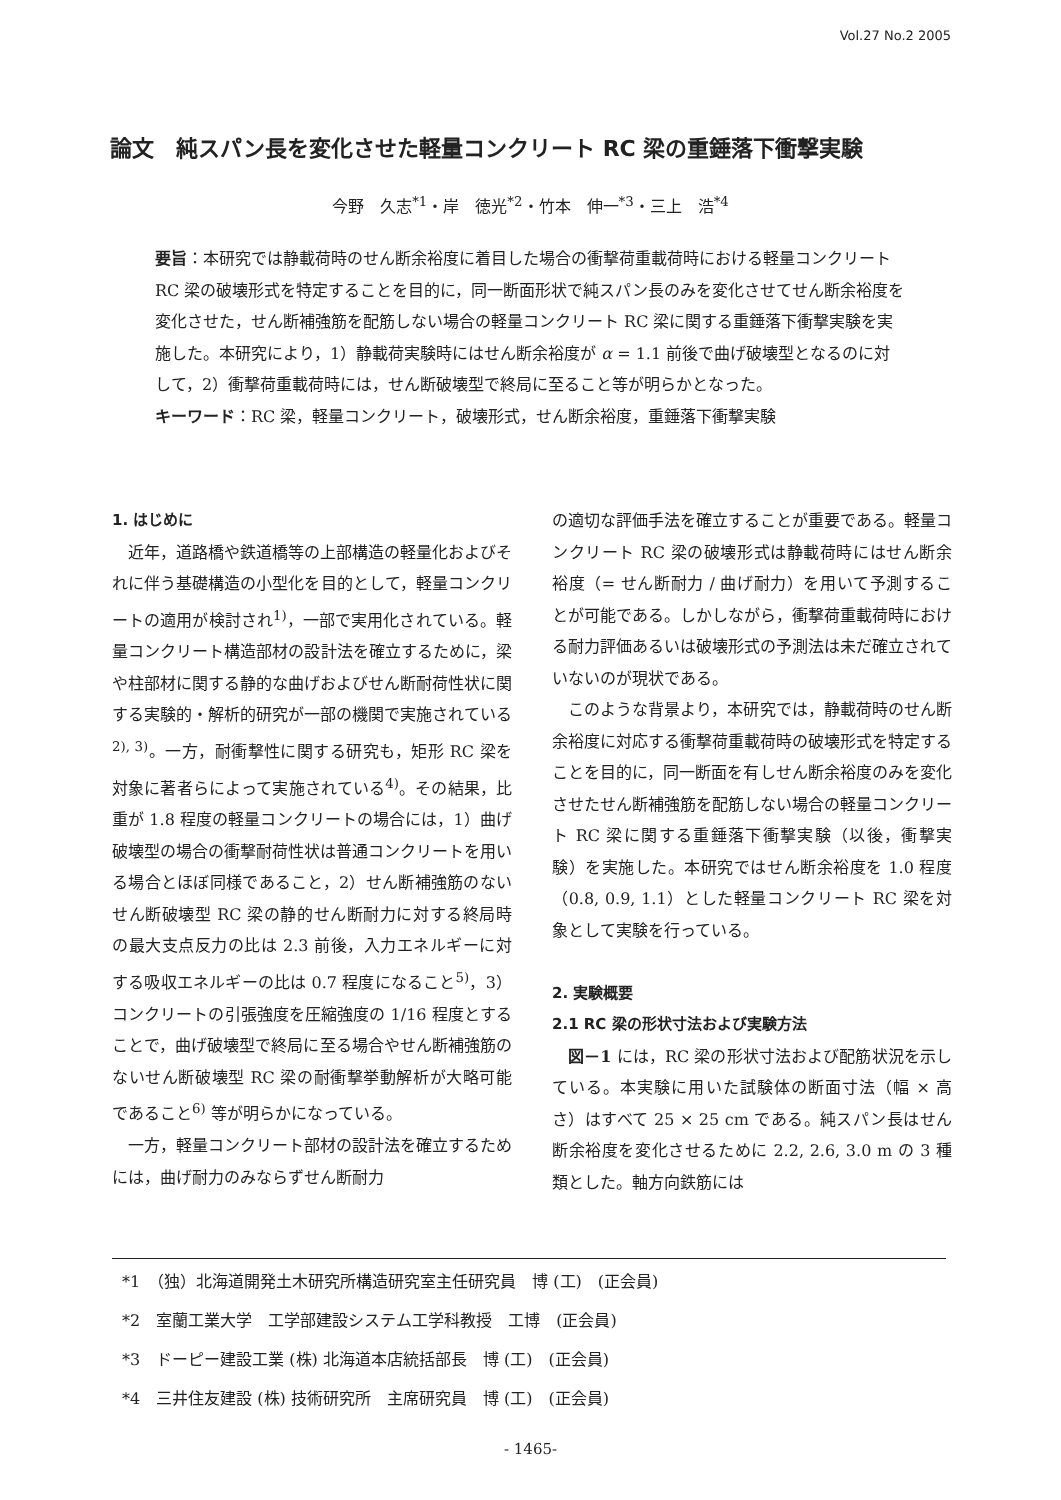Vol.27 No.2 2005
論文　純スパン長を変化させた軽量コンクリート RC 梁の重錘落下衝撃実験
今野　久志<sup>*1</sup>・岸　徳光<sup>*2</sup>・竹本　伸一<sup>*3</sup>・三上　浩<sup>*4</sup>
要旨：本研究では静載荷時のせん断余裕度に着目した場合の衝撃荷重載荷時における軽量コンクリート RC 梁の破壊形式を特定することを目的に，同一断面形状で純スパン長のみを変化させてせん断余裕度を変化させた，せん断補強筋を配筋しない場合の軽量コンクリート RC 梁に関する重錘落下衝撃実験を実施した。本研究により，1）静載荷実験時にはせん断余裕度が α = 1.1 前後で曲げ破壊型となるのに対して，2）衝撃荷重載荷時には，せん断破壊型で終局に至ること等が明らかとなった。
キーワード：RC 梁，軽量コンクリート，破壊形式，せん断余裕度，重錘落下衝撃実験
1. はじめに
　近年，道路橋や鉄道橋等の上部構造の軽量化およびそれに伴う基礎構造の小型化を目的として，軽量コンクリートの適用が検討され<sup>1)</sup>，一部で実用化されている。軽量コンクリート構造部材の設計法を確立するために，梁や柱部材に関する静的な曲げおよびせん断耐荷性状に関する実験的・解析的研究が一部の機関で実施されている<sup>2), 3)</sup>。一方，耐衝撃性に関する研究も，矩形 RC 梁を対象に著者らによって実施されている<sup>4)</sup>。その結果，比重が 1.8 程度の軽量コンクリートの場合には，1）曲げ破壊型の場合の衝撃耐荷性状は普通コンクリートを用いる場合とほぼ同様であること，2）せん断補強筋のないせん断破壊型 RC 梁の静的せん断耐力に対する終局時の最大支点反力の比は 2.3 前後，入力エネルギーに対する吸収エネルギーの比は 0.7 程度になること<sup>5)</sup>，3）コンクリートの引張強度を圧縮強度の 1/16 程度とすることで，曲げ破壊型で終局に至る場合やせん断補強筋のないせん断破壊型 RC 梁の耐衝撃挙動解析が大略可能であること<sup>6)</sup> 等が明らかになっている。
　一方，軽量コンクリート部材の設計法を確立するためには，曲げ耐力のみならずせん断耐力
の適切な評価手法を確立することが重要である。軽量コンクリート RC 梁の破壊形式は静載荷時にはせん断余裕度（= せん断耐力 / 曲げ耐力）を用いて予測することが可能である。しかしながら，衝撃荷重載荷時における耐力評価あるいは破壊形式の予測法は未だ確立されていないのが現状である。
　このような背景より，本研究では，静載荷時のせん断余裕度に対応する衝撃荷重載荷時の破壊形式を特定することを目的に，同一断面を有しせん断余裕度のみを変化させたせん断補強筋を配筋しない場合の軽量コンクリート RC 梁に関する重錘落下衝撃実験（以後，衝撃実験）を実施した。本研究ではせん断余裕度を 1.0 程度（0.8, 0.9, 1.1）とした軽量コンクリート RC 梁を対象として実験を行っている。
2. 実験概要
2.1 RC 梁の形状寸法および実験方法
　図－1 には，RC 梁の形状寸法および配筋状況を示している。本実験に用いた試験体の断面寸法（幅 × 高さ）はすべて 25 × 25 cm である。純スパン長はせん断余裕度を変化させるために 2.2, 2.6, 3.0 m の 3 種類とした。軸方向鉄筋には
*1　（独）北海道開発土木研究所構造研究室主任研究員　博 (工)　(正会員)
*2　室蘭工業大学　工学部建設システム工学科教授　工博　(正会員)
*3　ドーピー建設工業 (株) 北海道本店統括部長　博 (工)　(正会員)
*4　三井住友建設 (株) 技術研究所　主席研究員　博 (工)　(正会員)
- 1465-